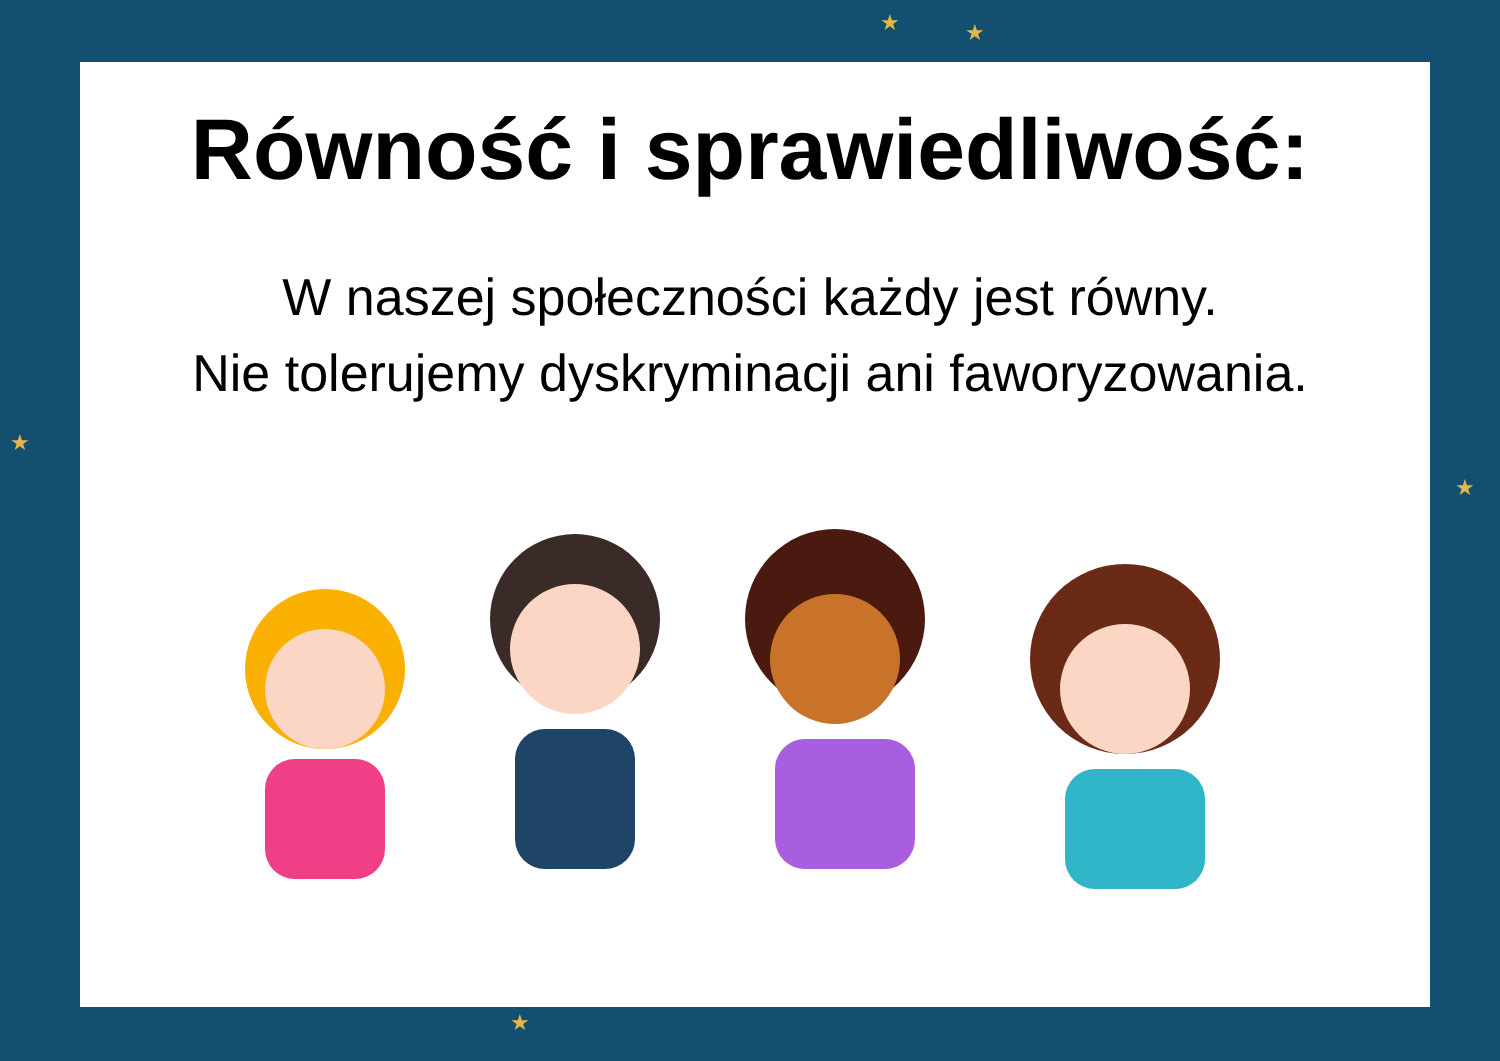★ ★
★
★
★
Równość i sprawiedliwość:
W naszej społeczności każdy jest równy.
Nie tolerujemy dyskryminacji ani faworyzowania.